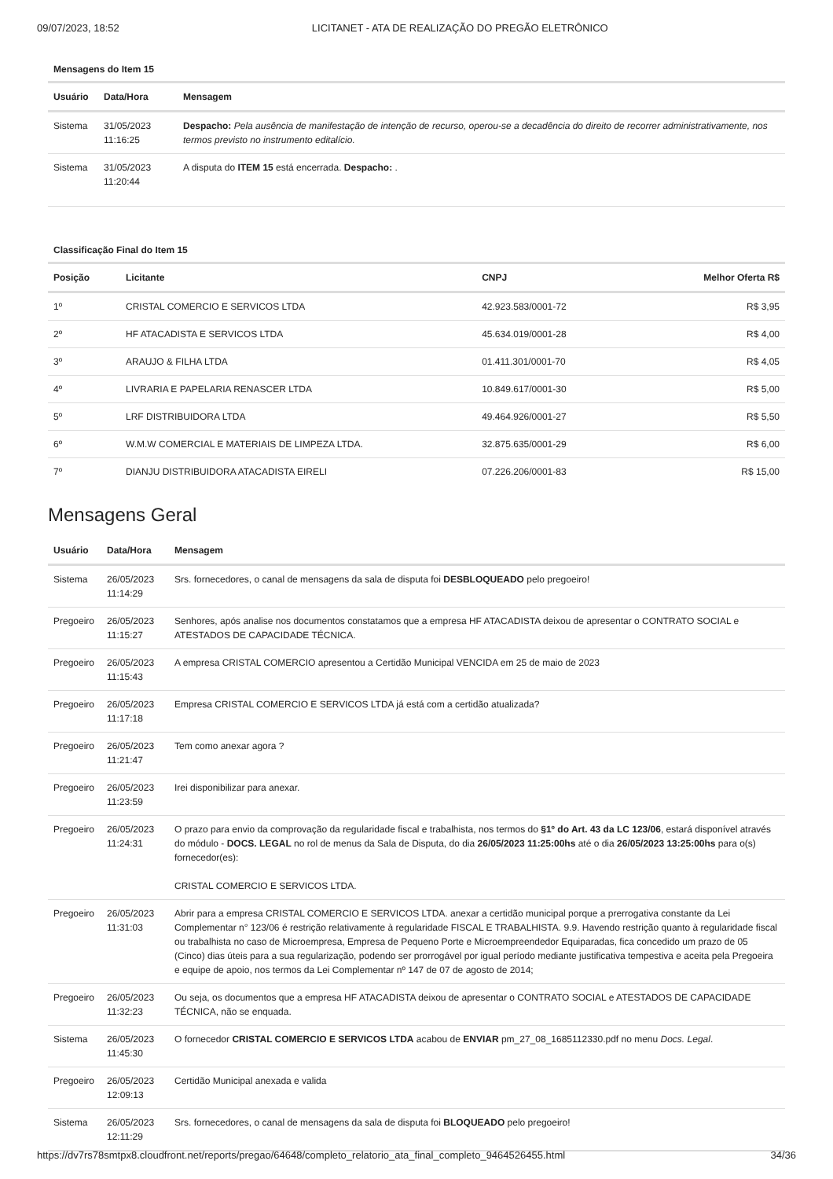09/07/2023, 18:52 LICITANET - ATA DE REALIZAÇÃO DO PREGÃO ELETRÔNICO
Mensagens do Item 15
| Usuário | Data/Hora | Mensagem |
| --- | --- | --- |
| Sistema | 31/05/2023 11:16:25 | Despacho: Pela ausência de manifestação de intenção de recurso, operou-se a decadência do direito de recorrer administrativamente, nos termos previsto no instrumento editalício. |
| Sistema | 31/05/2023 11:20:44 | A disputa do ITEM 15 está encerrada. Despacho: . |
Classificação Final do Item 15
| Posição | Licitante | CNPJ | Melhor Oferta R$ |
| --- | --- | --- | --- |
| 1º | CRISTAL COMERCIO E SERVICOS LTDA | 42.923.583/0001-72 | R$ 3,95 |
| 2º | HF ATACADISTA E SERVICOS LTDA | 45.634.019/0001-28 | R$ 4,00 |
| 3º | ARAUJO & FILHA LTDA | 01.411.301/0001-70 | R$ 4,05 |
| 4º | LIVRARIA E PAPELARIA RENASCER LTDA | 10.849.617/0001-30 | R$ 5,00 |
| 5º | LRF DISTRIBUIDORA LTDA | 49.464.926/0001-27 | R$ 5,50 |
| 6º | W.M.W COMERCIAL E MATERIAIS DE LIMPEZA LTDA. | 32.875.635/0001-29 | R$ 6,00 |
| 7º | DIANJU DISTRIBUIDORA ATACADISTA EIRELI | 07.226.206/0001-83 | R$ 15,00 |
Mensagens Geral
| Usuário | Data/Hora | Mensagem |
| --- | --- | --- |
| Sistema | 26/05/2023 11:14:29 | Srs. fornecedores, o canal de mensagens da sala de disputa foi DESBLOQUEADO pelo pregoeiro! |
| Pregoeiro | 26/05/2023 11:15:27 | Senhores, após analise nos documentos constatamos que a empresa HF ATACADISTA deixou de apresentar o CONTRATO SOCIAL e ATESTADOS DE CAPACIDADE TÉCNICA. |
| Pregoeiro | 26/05/2023 11:15:43 | A empresa CRISTAL COMERCIO apresentou a Certidão Municipal VENCIDA em 25 de maio de 2023 |
| Pregoeiro | 26/05/2023 11:17:18 | Empresa CRISTAL COMERCIO E SERVICOS LTDA já está com a certidão atualizada? |
| Pregoeiro | 26/05/2023 11:21:47 | Tem como anexar agora ? |
| Pregoeiro | 26/05/2023 11:23:59 | Irei disponibilizar para anexar. |
| Pregoeiro | 26/05/2023 11:24:31 | O prazo para envio da comprovação da regularidade fiscal e trabalhista, nos termos do §1º do Art. 43 da LC 123/06 , estará disponível através do módulo - DOCS. LEGAL no rol de menus da Sala de Disputa, do dia 26/05/2023 11:25:00hs até o dia 26/05/2023 13:25:00hs para o(s) fornecedor(es): CRISTAL COMERCIO E SERVICOS LTDA. |
| Pregoeiro | 26/05/2023 11:31:03 | Abrir para a empresa CRISTAL COMERCIO E SERVICOS LTDA. anexar a certidão municipal porque a prerrogativa constante da Lei Complementar n° 123/06 é restrição relativamente à regularidade FISCAL E TRABALHISTA. 9.9. Havendo restrição quanto à regularidade fiscal ou trabalhista no caso de Microempresa, Empresa de Pequeno Porte e Microempreendedor Equiparadas, fica concedido um prazo de 05 (Cinco) dias úteis para a sua regularização, podendo ser prorrogável por igual período mediante justificativa tempestiva e aceita pela Pregoeira e equipe de apoio, nos termos da Lei Complementar nº 147 de 07 de agosto de 2014; |
| Pregoeiro | 26/05/2023 11:32:23 | Ou seja, os documentos que a empresa HF ATACADISTA deixou de apresentar o CONTRATO SOCIAL e ATESTADOS DE CAPACIDADE TÉCNICA, não se enquada. |
| Sistema | 26/05/2023 11:45:30 | O fornecedor CRISTAL COMERCIO E SERVICOS LTDA acabou de ENVIAR pm_27_08_1685112330.pdf no menu Docs. Legal . |
| Pregoeiro | 26/05/2023 12:09:13 | Certidão Municipal anexada e valida |
| Sistema | 26/05/2023 12:11:29 | Srs. fornecedores, o canal de mensagens da sala de disputa foi BLOQUEADO pelo pregoeiro! |
https://dv7rs78smtpx8.cloudfront.net/reports/pregao/64648/completo_relatorio_ata_final_completo_9464526455.html 34/36